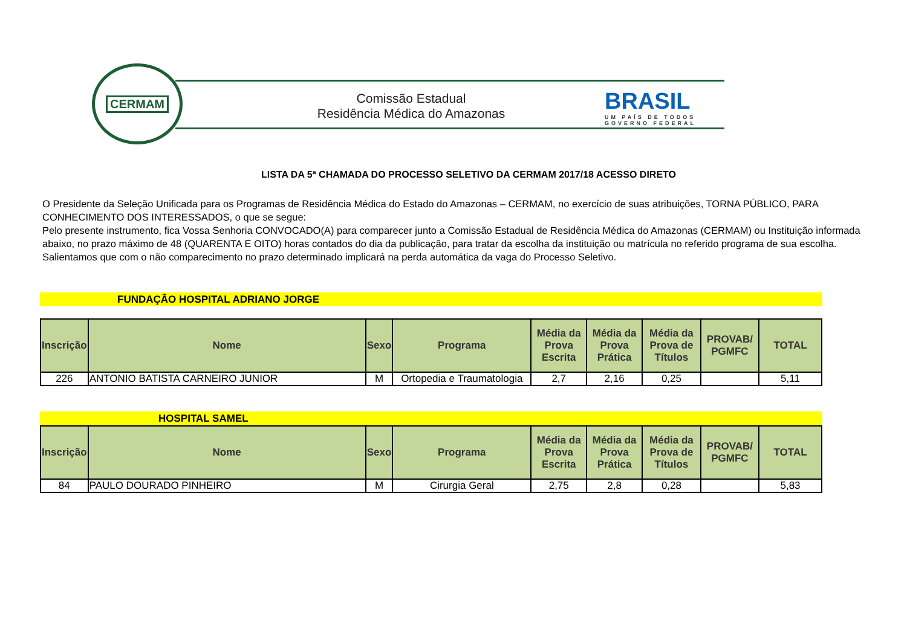CERMAM
Comissão Estadual
Residência Médica do Amazonas
BRASIL
UM PAÍS DE TODOS
GOVERNO FEDERAL
LISTA DA 5ª CHAMADA DO PROCESSO SELETIVO DA CERMAM 2017/18 ACESSO DIRETO
O Presidente da Seleção Unificada para os Programas de Residência Médica do Estado do Amazonas – CERMAM, no exercício de suas atribuições, TORNA PÚBLICO, PARA CONHECIMENTO DOS INTERESSADOS, o que se segue:
Pelo presente instrumento, fica Vossa Senhoria CONVOCADO(A) para comparecer junto a Comissão Estadual de Residência Médica do Amazonas (CERMAM) ou Instituição informada abaixo, no prazo máximo de 48 (QUARENTA E OITO) horas contados do dia da publicação, para tratar da escolha da instituição ou matrícula no referido programa de sua escolha.
Salientamos que com o não comparecimento no prazo determinado implicará na perda automática da vaga do Processo Seletivo.
FUNDAÇÃO HOSPITAL ADRIANO JORGE
| Inscrição | Nome | Sexo | Programa | Média da Prova Escrita | Média da Prova Prática | Média da Prova de Títulos | PROVAB/ PGMFC | TOTAL |
| --- | --- | --- | --- | --- | --- | --- | --- | --- |
| 226 | ANTONIO BATISTA CARNEIRO JUNIOR | M | Ortopedia e Traumatologia | 2,7 | 2,16 | 0,25 | | 5,11 |
HOSPITAL SAMEL
| Inscrição | Nome | Sexo | Programa | Média da Prova Escrita | Média da Prova Prática | Média da Prova de Títulos | PROVAB/ PGMFC | TOTAL |
| --- | --- | --- | --- | --- | --- | --- | --- | --- |
| 84 | PAULO DOURADO PINHEIRO | M | Cirurgia Geral | 2,75 | 2,8 | 0,28 | | 5,83 |